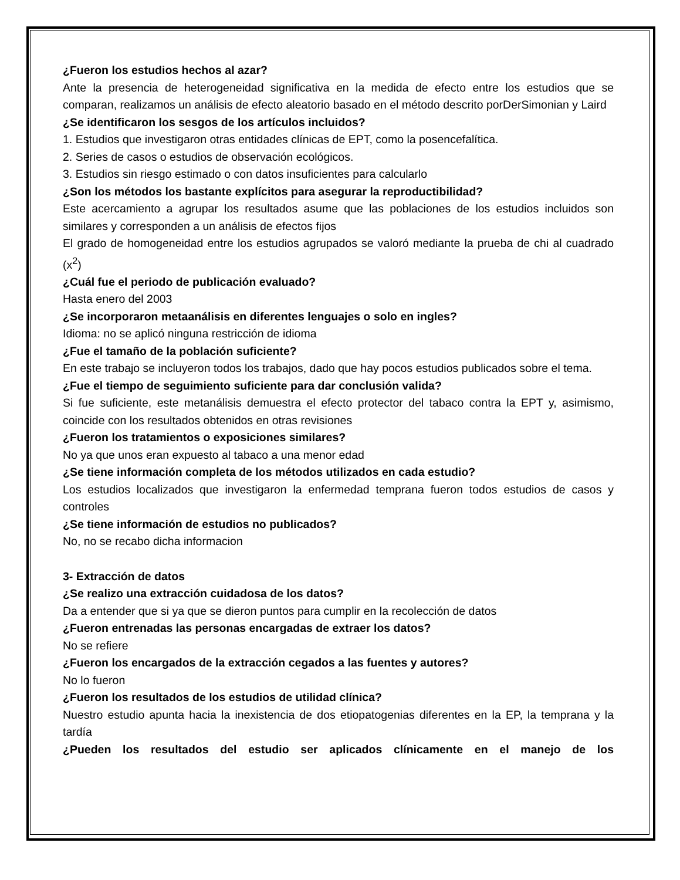¿Fueron los estudios hechos al azar?
Ante la presencia de heterogeneidad significativa en la medida de efecto entre los estudios que se comparan, realizamos un análisis de efecto aleatorio basado en el método descrito porDerSimonian y Laird
¿Se identificaron los sesgos de los artículos incluidos?
1. Estudios que investigaron otras entidades clínicas de EPT, como la posencefalítica.
2. Series de casos o estudios de observación ecológicos.
3. Estudios sin riesgo estimado o con datos insuficientes para calcularlo
¿Son los métodos los bastante explícitos para asegurar la reproductibilidad?
Este acercamiento a agrupar los resultados asume que las poblaciones de los estudios incluidos son similares y corresponden a un análisis de efectos fijos
El grado de homogeneidad entre los estudios agrupados se valoró mediante la prueba de chi al cuadrado (x<sup>2</sup>)
¿Cuál fue el periodo de publicación evaluado?
Hasta enero del 2003
¿Se incorporaron metaanálisis en diferentes lenguajes o solo en ingles?
Idioma: no se aplicó ninguna restricción de idioma
¿Fue el tamaño de la población suficiente?
En este trabajo se incluyeron todos los trabajos, dado que hay pocos estudios publicados sobre el tema.
¿Fue el tiempo de seguimiento suficiente para dar conclusión valida?
Si fue suficiente, este metanálisis demuestra el efecto protector del tabaco contra la EPT y, asimismo, coincide con los resultados obtenidos en otras revisiones
¿Fueron los tratamientos o exposiciones similares?
No ya que unos eran expuesto al tabaco a una menor edad
¿Se tiene información completa de los métodos utilizados en cada estudio?
Los estudios localizados que investigaron la enfermedad temprana fueron todos estudios de casos y controles
¿Se tiene información de estudios no publicados?
No, no se recabo dicha informacion
3- Extracción de datos
¿Se realizo una extracción cuidadosa de los datos?
Da a entender que si ya que se dieron puntos para cumplir en la recolección de datos
¿Fueron entrenadas las personas encargadas de extraer los datos?
No se refiere
¿Fueron los encargados de la extracción cegados a las fuentes y autores?
No lo fueron
¿Fueron los resultados de los estudios de utilidad clínica?
Nuestro estudio apunta hacia la inexistencia de dos etiopatogenias diferentes en la EP, la temprana y la tardía
¿Pueden los resultados del estudio ser aplicados clínicamente en el manejo de los